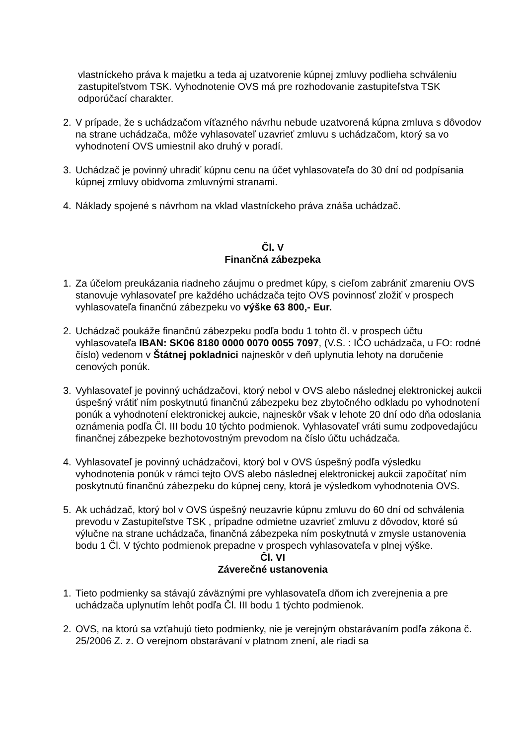vlastníckeho práva k majetku a teda aj uzatvorenie kúpnej zmluvy podlieha schváleniu zastupiteľstvom TSK. Vyhodnotenie OVS má pre rozhodovanie zastupiteľstva TSK odporúčací charakter.
2. V prípade, že s uchádzačom víťazného návrhu nebude uzatvorená kúpna zmluva s dôvodov na strane uchádzača, môže vyhlasovateľ uzavrieť zmluvu s uchádzačom, ktorý sa vo vyhodnotení OVS umiestnil ako druhý v poradí.
3. Uchádzač je povinný uhradiť kúpnu cenu na účet vyhlasovateľa do 30 dní od podpísania kúpnej zmluvy obidvoma zmluvnými stranami.
4. Náklady spojené s návrhom na vklad vlastníckeho práva znáša uchádzač.
Čl. V
Finančná zábezpeka
1. Za účelom preukázania riadneho záujmu o predmet kúpy, s cieľom zabrániť zmareniu OVS stanovuje vyhlasovateľ pre každého uchádzača tejto OVS povinnosť zložiť v prospech vyhlasovateľa finančnú zábezpeku vo výške 63 800,- Eur.
2. Uchádzač poukáže finančnú zábezpeku podľa bodu 1 tohto čl. v prospech účtu vyhlasovateľa IBAN: SK06 8180 0000 0070 0055 7097, (V.S. : IČO uchádzača, u FO: rodné číslo) vedenom v Štátnej pokladnici najneskôr v deň uplynutia lehoty na doručenie cenových ponúk.
3. Vyhlasovateľ je povinný uchádzačovi, ktorý nebol v OVS alebo následnej elektronickej aukcii úspešný vrátiť ním poskytnutú finančnú zábezpeku bez zbytočného odkladu po vyhodnotení ponúk a vyhodnotení elektronickej aukcie, najneskôr však v lehote 20 dní odo dňa odoslania oznámenia podľa Čl. III bodu 10 týchto podmienok. Vyhlasovateľ vráti sumu zodpovedajúcu finančnej zábezpeke bezhotovostným prevodom na číslo účtu uchádzača.
4. Vyhlasovateľ je povinný uchádzačovi, ktorý bol v OVS úspešný podľa výsledku vyhodnotenia ponúk v rámci tejto OVS alebo následnej elektronickej aukcii započítať ním poskytnutú finančnú zábezpeku do kúpnej ceny, ktorá je výsledkom vyhodnotenia OVS.
5. Ak uchádzač, ktorý bol v OVS úspešný neuzavrie kúpnu zmluvu do 60 dní od schválenia prevodu v Zastupiteľstve TSK , prípadne odmietne uzavrieť zmluvu z dôvodov, ktoré sú výlučne na strane uchádzača, finančná zábezpeka ním poskytnutá v zmysle ustanovenia bodu 1 Čl. V týchto podmienok prepadne v prospech vyhlasovateľa v plnej výške.
Čl. VI
Záverečné ustanovenia
1. Tieto podmienky sa stávajú záväznými pre vyhlasovateľa dňom ich zverejnenia a pre uchádzača uplynutím lehôt podľa Čl. III bodu 1 týchto podmienok.
2. OVS, na ktorú sa vzťahujú tieto podmienky, nie je verejným obstarávaním podľa zákona č. 25/2006 Z. z. O verejnom obstarávaní v platnom znení, ale riadi sa